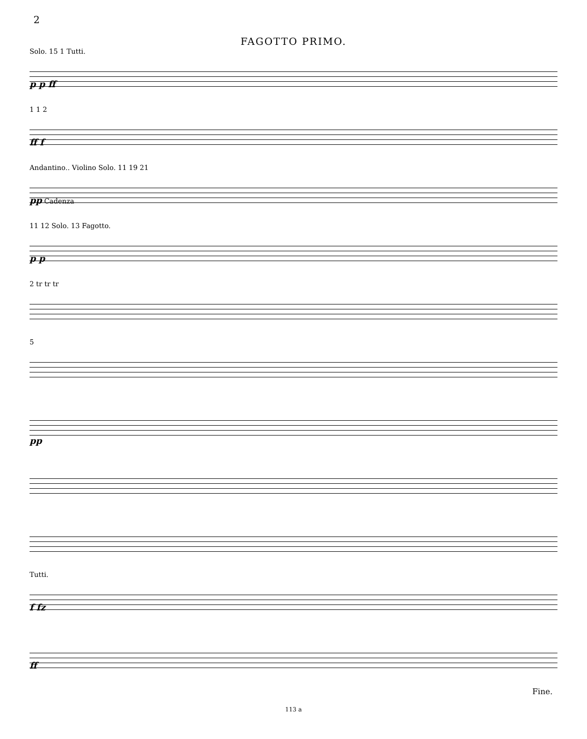2
FAGOTTO PRIMO.
Solo. 15 1 Tutti.
p p ff
1 1 2
ff f
Andantino.. Violino Solo. 11 19 21
pp Cadenza
11 12 Solo. 13 Fagotto.
p p
2 tr tr tr
5
pp
Tutti.
f fz
ff
Fine.
113 a